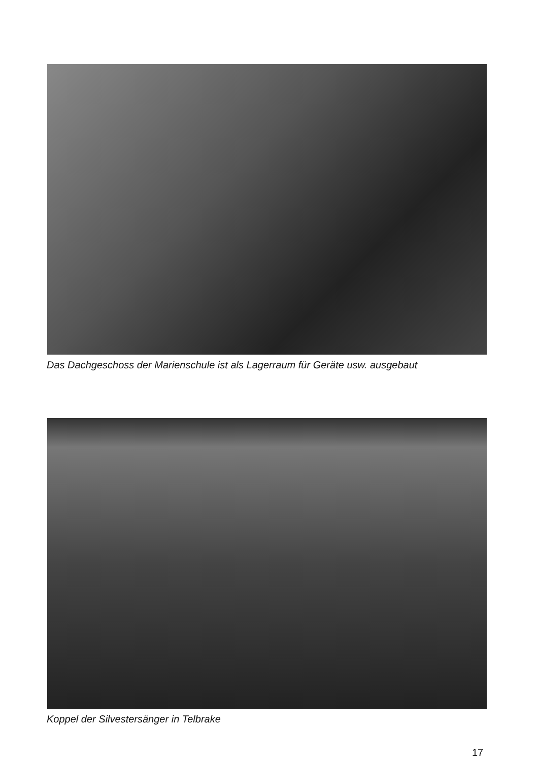Das Dachgeschoss der Marienschule ist als Lagerraum für Geräte usw. ausgebaut
Koppel der Silvestersänger in Telbrake
17